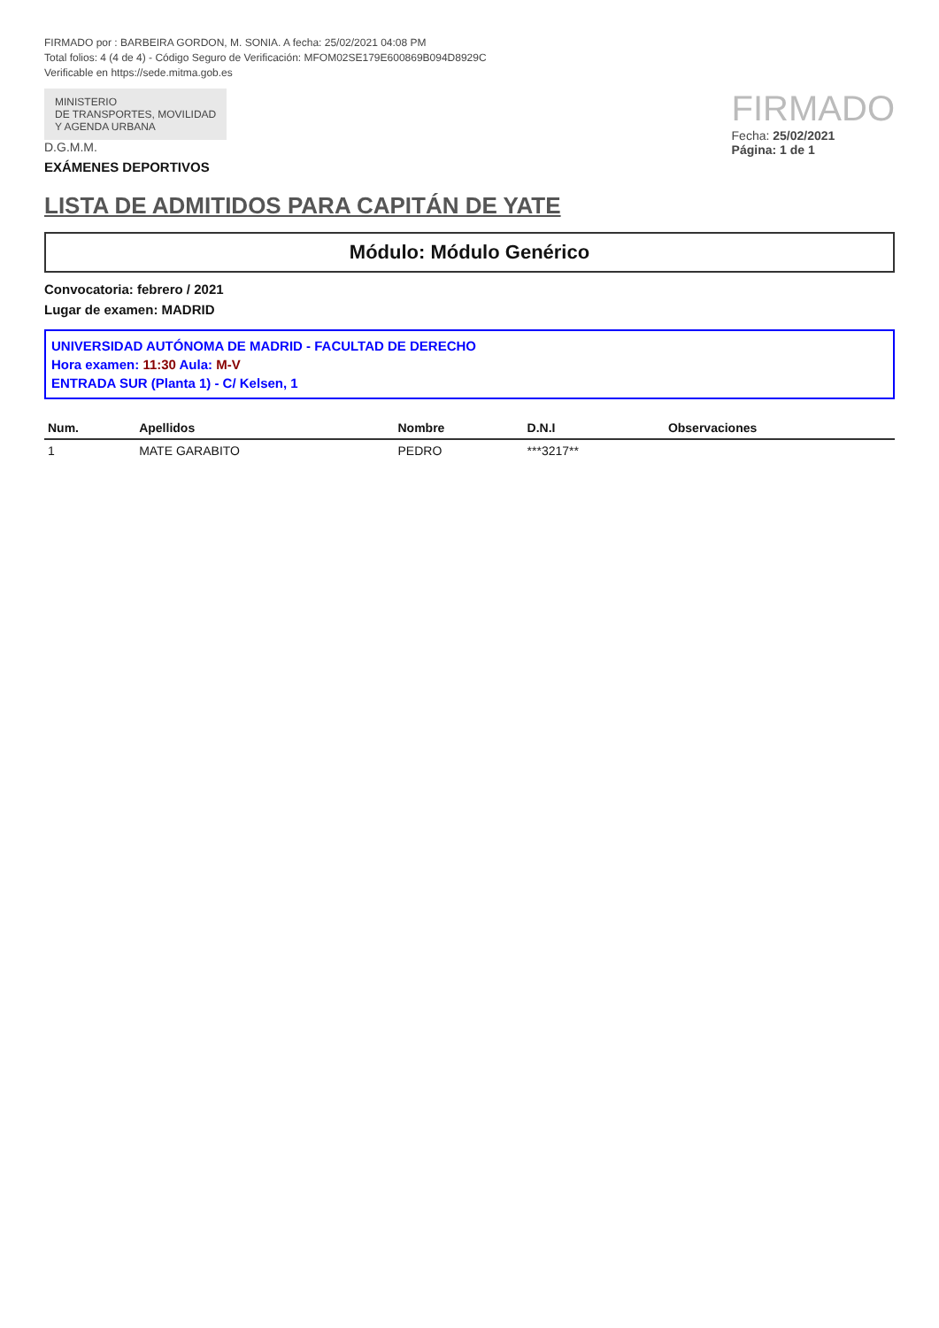FIRMADO por : BARBEIRA GORDON, M. SONIA. A fecha: 25/02/2021 04:08 PM
Total folios: 4 (4 de 4) - Código Seguro de Verificación: MFOM02SE179E600869B094D8929C
Verificable en https://sede.mitma.gob.es
MINISTERIO
DE TRANSPORTES, MOVILIDAD
Y AGENDA URBANA
D.G.M.M.
EXÁMENES DEPORTIVOS
FIRMADO
Fecha: 25/02/2021
Página: 1 de 1
LISTA DE ADMITIDOS PARA CAPITÁN DE YATE
Módulo: Módulo Genérico
Convocatoria: febrero / 2021
Lugar de examen: MADRID
UNIVERSIDAD AUTÓNOMA DE MADRID - FACULTAD DE DERECHO
Hora examen: 11:30 Aula: M-V
ENTRADA SUR (Planta 1) - C/ Kelsen, 1
| Num. | Apellidos | Nombre | D.N.I | Observaciones |
| --- | --- | --- | --- | --- |
| 1 | MATE GARABITO | PEDRO | ***3217** | |